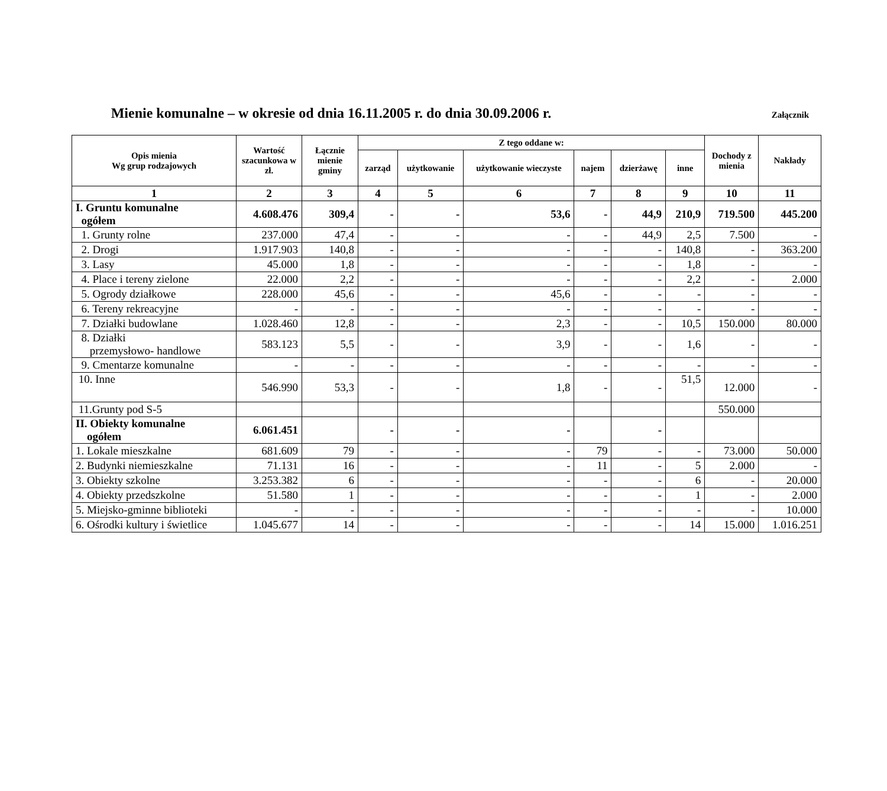Mienie komunalne – w okresie od dnia 16.11.2005 r. do dnia 30.09.2006 r.
Załącznik
| Opis mienia Wg grup rodzajowych | Wartość szacunkowa w zł. | Łącznie mienie gminy | Z tego oddane w: | | | | | | Dochody z mienia | Nakłady |
| --- | --- | --- | --- | --- | --- | --- | --- | --- | --- | --- |
| | | | zarząd | użytkowanie | użytkowanie wieczyste | najem | dzierżawę | inne | | |
| 1 | 2 | 3 | 4 | 5 | 6 | 7 | 8 | 9 | 10 | 11 |
| I. Gruntu komunalne ogółem | 4.608.476 | 309,4 | - | - | 53,6 | - | 44,9 | 210,9 | 719.500 | 445.200 |
| 1. Grunty rolne | 237.000 | 47,4 | - | - | - | - | 44,9 | 2,5 | 7.500 | - |
| 2. Drogi | 1.917.903 | 140,8 | - | - | - | - | - | 140,8 | - | 363.200 |
| 3. Lasy | 45.000 | 1,8 | - | - | - | - | - | 1,8 | - | - |
| 4. Place i tereny zielone | 22.000 | 2,2 | - | - | - | - | - | 2,2 | - | 2.000 |
| 5. Ogrody działkowe | 228.000 | 45,6 | - | - | 45,6 | - | - | - | - | - |
| 6. Tereny rekreacyjne | - | - | - | - | - | - | - | - | - | - |
| 7. Działki budowlane | 1.028.460 | 12,8 | - | - | 2,3 | - | - | 10,5 | 150.000 | 80.000 |
| 8. Działki przemysłowo- handlowe | 583.123 | 5,5 | - | - | 3,9 | - | - | 1,6 | - | - |
| 9. Cmentarze komunalne | - | - | - | - | - | - | - | - | - | - |
| 10. Inne | 546.990 | 53,3 | - | - | 1,8 | - | - | 51,5 | 12.000 | - |
| 11.Grunty pod S-5 | | | | | | | | | 550.000 | |
| II. Obiekty komunalne ogółem | 6.061.451 | | - | - | - | | - | | | |
| 1. Lokale mieszkalne | 681.609 | 79 | - | - | - | 79 | - | - | 73.000 | 50.000 |
| 2. Budynki niemieszkalne | 71.131 | 16 | - | - | - | 11 | - | 5 | 2.000 | - |
| 3. Obiekty szkolne | 3.253.382 | 6 | - | - | - | - | - | 6 | - | 20.000 |
| 4. Obiekty przedszkolne | 51.580 | 1 | - | - | - | - | - | 1 | - | 2.000 |
| 5. Miejsko-gminne biblioteki | - | - | - | - | - | - | - | - | - | 10.000 |
| 6. Ośrodki kultury i świetlice | 1.045.677 | 14 | - | - | - | - | - | 14 | 15.000 | 1.016.251 |